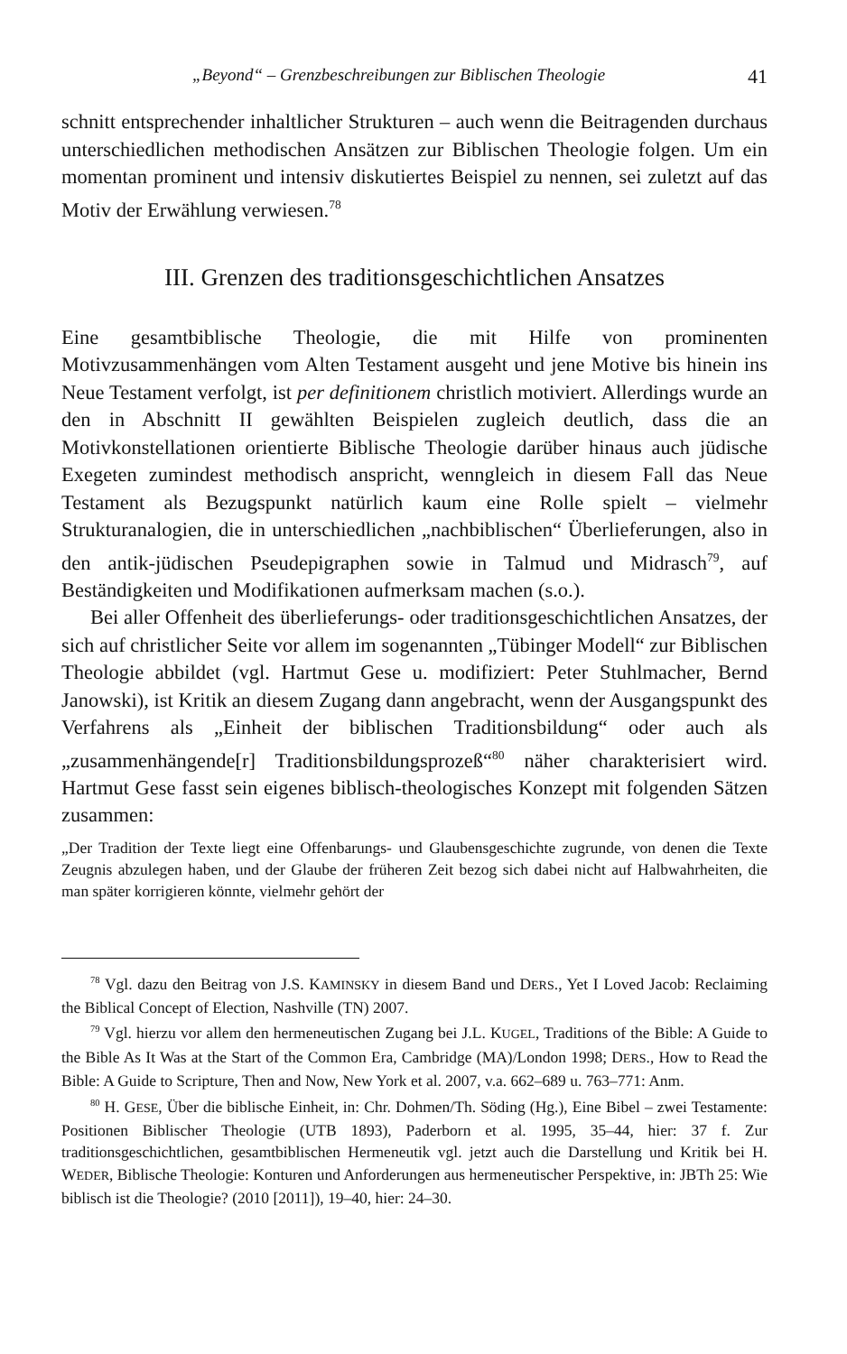„Beyond“ – Grenzbeschreibungen zur Biblischen Theologie 41
schnitt entsprechender inhaltlicher Strukturen – auch wenn die Beitragenden durchaus unterschiedlichen methodischen Ansätzen zur Biblischen Theologie folgen. Um ein momentan prominent und intensiv diskutiertes Beispiel zu nennen, sei zuletzt auf das Motiv der Erwählung verwiesen.<sup>78</sup>
III. Grenzen des traditionsgeschichtlichen Ansatzes
Eine gesamtbiblische Theologie, die mit Hilfe von prominenten Motivzusammenhängen vom Alten Testament ausgeht und jene Motive bis hinein ins Neue Testament verfolgt, ist per definitionem christlich motiviert. Allerdings wurde an den in Abschnitt II gewählten Beispielen zugleich deutlich, dass die an Motivkonstellationen orientierte Biblische Theologie darüber hinaus auch jüdische Exegeten zumindest methodisch anspricht, wenngleich in diesem Fall das Neue Testament als Bezugspunkt natürlich kaum eine Rolle spielt – vielmehr Strukturanalogien, die in unterschiedlichen „nachbiblischen“ Überlieferungen, also in den antik-jüdischen Pseudepigraphen sowie in Talmud und Midrasch<sup>79</sup>, auf Beständigkeiten und Modifikationen aufmerksam machen (s.o.).
Bei aller Offenheit des überlieferungs- oder traditionsgeschichtlichen Ansatzes, der sich auf christlicher Seite vor allem im sogenannten „Tübinger Modell“ zur Biblischen Theologie abbildet (vgl. Hartmut Gese u. modifiziert: Peter Stuhlmacher, Bernd Janowski), ist Kritik an diesem Zugang dann angebracht, wenn der Ausgangspunkt des Verfahrens als „Einheit der biblischen Traditionsbildung“ oder auch als „zusammenhängende[r] Traditionsbildungsprozeß“<sup>80</sup> näher charakterisiert wird. Hartmut Gese fasst sein eigenes biblisch-theologisches Konzept mit folgenden Sätzen zusammen:
„Der Tradition der Texte liegt eine Offenbarungs- und Glaubensgeschichte zugrunde, von denen die Texte Zeugnis abzulegen haben, und der Glaube der früheren Zeit bezog sich dabei nicht auf Halbwahrheiten, die man später korrigieren könnte, vielmehr gehört der
<sup>78</sup> Vgl. dazu den Beitrag von J.S. KAMINSKY in diesem Band und DERS., Yet I Loved Jacob: Reclaiming the Biblical Concept of Election, Nashville (TN) 2007.
<sup>79</sup> Vgl. hierzu vor allem den hermeneutischen Zugang bei J.L. KUGEL, Traditions of the Bible: A Guide to the Bible As It Was at the Start of the Common Era, Cambridge (MA)/London 1998; DERS., How to Read the Bible: A Guide to Scripture, Then and Now, New York et al. 2007, v.a. 662–689 u. 763–771: Anm.
<sup>80</sup> H. GESE, Über die biblische Einheit, in: Chr. Dohmen/Th. Söding (Hg.), Eine Bibel – zwei Testamente: Positionen Biblischer Theologie (UTB 1893), Paderborn et al. 1995, 35–44, hier: 37 f. Zur traditionsgeschichtlichen, gesamtbiblischen Hermeneutik vgl. jetzt auch die Darstellung und Kritik bei H. WEDER, Biblische Theologie: Konturen und Anforderungen aus hermeneutischer Perspektive, in: JBTh 25: Wie biblisch ist die Theologie? (2010 [2011]), 19–40, hier: 24–30.